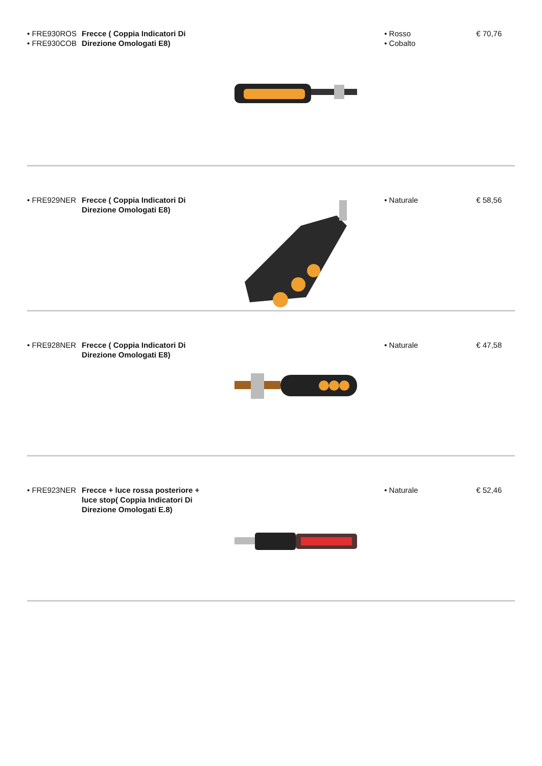• FRE930ROS
• FRE930COB
Frecce ( Coppia Indicatori Di Direzione Omologati E8)
• Rosso
• Cobalto
€ 70,76
• FRE929NER Frecce ( Coppia Indicatori Di Direzione Omologati E8)
• Naturale € 58,56
• FRE928NER Frecce ( Coppia Indicatori Di Direzione Omologati E8)
• Naturale € 47,58
• FRE923NER Frecce + luce rossa posteriore + luce stop( Coppia Indicatori Di Direzione Omologati E.8)
• Naturale € 52,46